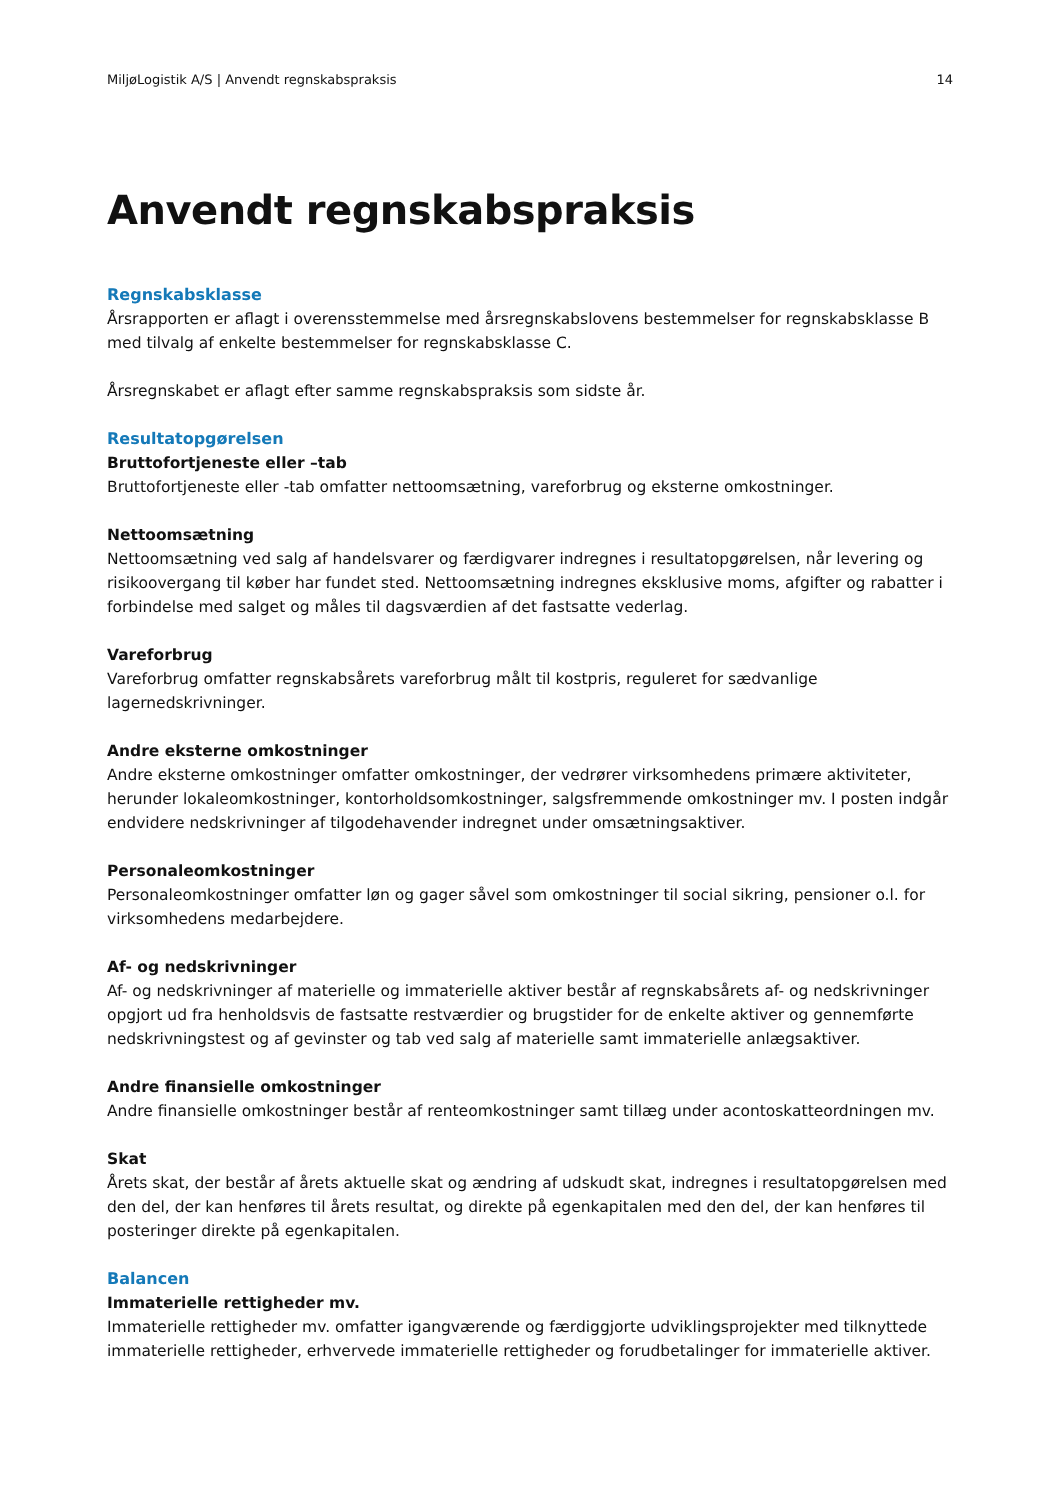MiljøLogistik A/S | Anvendt regnskabspraksis 14
Anvendt regnskabspraksis
Regnskabsklasse
Årsrapporten er aflagt i overensstemmelse med årsregnskabslovens bestemmelser for regnskabsklasse B med tilvalg af enkelte bestemmelser for regnskabsklasse C.
Årsregnskabet er aflagt efter samme regnskabspraksis som sidste år.
Resultatopgørelsen
Bruttofortjeneste eller –tab
Bruttofortjeneste eller -tab omfatter nettoomsætning, vareforbrug og eksterne omkostninger.
Nettoomsætning
Nettoomsætning ved salg af handelsvarer og færdigvarer indregnes i resultatopgørelsen, når levering og risikoovergang til køber har fundet sted. Nettoomsætning indregnes eksklusive moms, afgifter og rabatter i forbindelse med salget og måles til dagsværdien af det fastsatte vederlag.
Vareforbrug
Vareforbrug omfatter regnskabsårets vareforbrug målt til kostpris, reguleret for sædvanlige lagernedskrivninger.
Andre eksterne omkostninger
Andre eksterne omkostninger omfatter omkostninger, der vedrører virksomhedens primære aktiviteter, herunder lokaleomkostninger, kontorholdsomkostninger, salgsfremmende omkostninger mv. I posten indgår endvidere nedskrivninger af tilgodehavender indregnet under omsætningsaktiver.
Personaleomkostninger
Personaleomkostninger omfatter løn og gager såvel som omkostninger til social sikring, pensioner o.l. for virksomhedens medarbejdere.
Af- og nedskrivninger
Af- og nedskrivninger af materielle og immaterielle aktiver består af regnskabsårets af- og nedskrivninger opgjort ud fra henholdsvis de fastsatte restværdier og brugstider for de enkelte aktiver og gennemførte nedskrivningstest og af gevinster og tab ved salg af materielle samt immaterielle anlægsaktiver.
Andre finansielle omkostninger
Andre finansielle omkostninger består af renteomkostninger samt tillæg under acontoskatteordningen mv.
Skat
Årets skat, der består af årets aktuelle skat og ændring af udskudt skat, indregnes i resultatopgørelsen med den del, der kan henføres til årets resultat, og direkte på egenkapitalen med den del, der kan henføres til posteringer direkte på egenkapitalen.
Balancen
Immaterielle rettigheder mv.
Immaterielle rettigheder mv. omfatter igangværende og færdiggjorte udviklingsprojekter med tilknyttede immaterielle rettigheder, erhvervede immaterielle rettigheder og forudbetalinger for immaterielle aktiver.